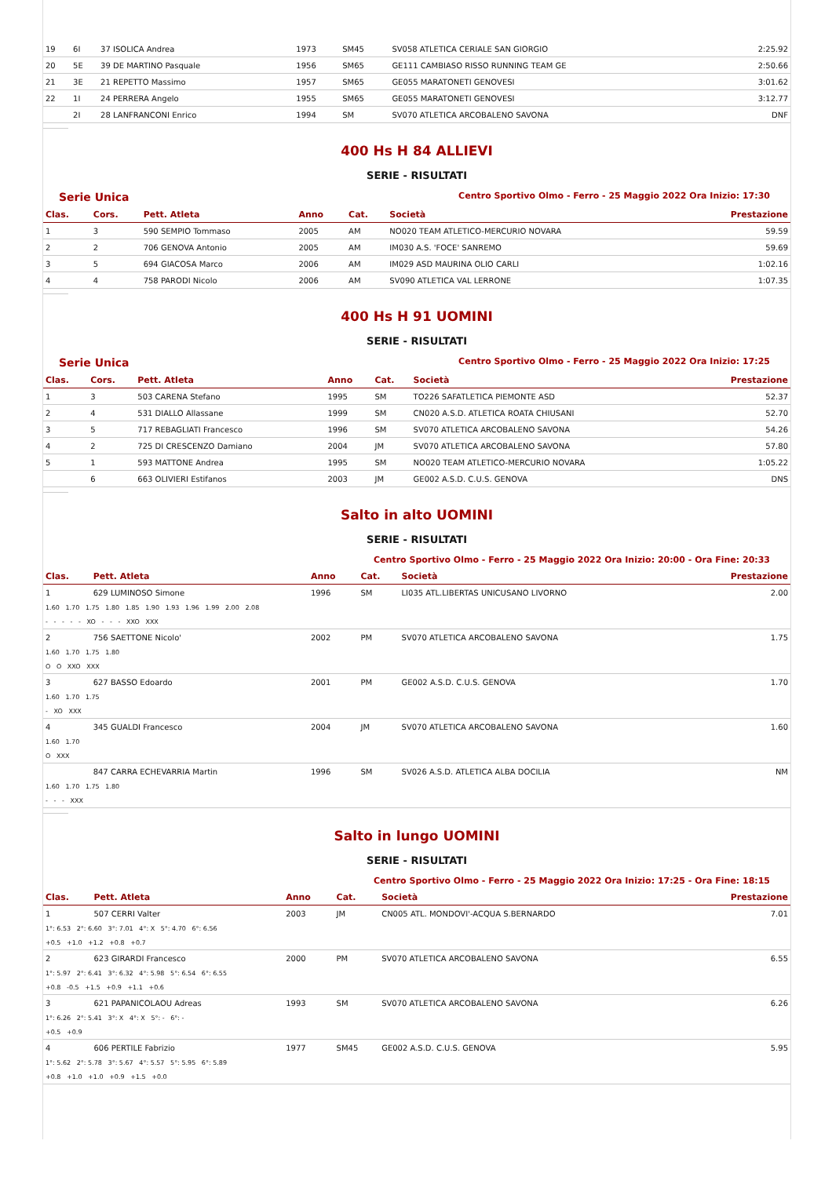| 19 | 6I | 37 ISOLICA Andrea | 1973 | SM45 | SV058 ATLETICA CERIALE SAN GIORGIO | 2:25.92 |
| 20 | 5E | 39 DE MARTINO Pasquale | 1956 | SM65 | GE111 CAMBIASO RISSO RUNNING TEAM GE | 2:50.66 |
| 21 | 3E | 21 REPETTO Massimo | 1957 | SM65 | GE055 MARATONETI GENOVESI | 3:01.62 |
| 22 | 1I | 24 PERRERA Angelo | 1955 | SM65 | GE055 MARATONETI GENOVESI | 3:12.77 |
| | 2I | 28 LANFRANCONI Enrico | 1994 | SM | SV070 ATLETICA ARCOBALENO SAVONA | DNF |
400 Hs H 84 ALLIEVI
SERIE - RISULTATI
Serie Unica Centro Sportivo Olmo - Ferro - 25 Maggio 2022 Ora Inizio: 17:30
| Clas. | Cors. | Pett. Atleta | Anno | Cat. | Società | Prestazione |
| --- | --- | --- | --- | --- | --- | --- |
| 1 | 3 | 590 SEMPIO Tommaso | 2005 | AM | NO020 TEAM ATLETICO-MERCURIO NOVARA | 59.59 |
| 2 | 2 | 706 GENOVA Antonio | 2005 | AM | IM030 A.S. 'FOCE' SANREMO | 59.69 |
| 3 | 5 | 694 GIACOSA Marco | 2006 | AM | IM029 ASD MAURINA OLIO CARLI | 1:02.16 |
| 4 | 4 | 758 PARODI Nicolo | 2006 | AM | SV090 ATLETICA VAL LERRONE | 1:07.35 |
400 Hs H 91 UOMINI
SERIE - RISULTATI
Serie Unica Centro Sportivo Olmo - Ferro - 25 Maggio 2022 Ora Inizio: 17:25
| Clas. | Cors. | Pett. Atleta | Anno | Cat. | Società | Prestazione |
| --- | --- | --- | --- | --- | --- | --- |
| 1 | 3 | 503 CARENA Stefano | 1995 | SM | TO226 SAFATLETICA PIEMONTE ASD | 52.37 |
| 2 | 4 | 531 DIALLO Allassane | 1999 | SM | CN020 A.S.D. ATLETICA ROATA CHIUSANI | 52.70 |
| 3 | 5 | 717 REBAGLIATI Francesco | 1996 | SM | SV070 ATLETICA ARCOBALENO SAVONA | 54.26 |
| 4 | 2 | 725 DI CRESCENZO Damiano | 2004 | JM | SV070 ATLETICA ARCOBALENO SAVONA | 57.80 |
| 5 | 1 | 593 MATTONE Andrea | 1995 | SM | NO020 TEAM ATLETICO-MERCURIO NOVARA | 1:05.22 |
| | 6 | 663 OLIVIERI Estifanos | 2003 | JM | GE002 A.S.D. C.U.S. GENOVA | DNS |
Salto in alto UOMINI
SERIE - RISULTATI
Centro Sportivo Olmo - Ferro - 25 Maggio 2022 Ora Inizio: 20:00 - Ora Fine: 20:33
| Clas. | Pett. Atleta | Anno | Cat. | Società | Prestazione |
| --- | --- | --- | --- | --- | --- |
| 1 | 629 LUMINOSO Simone | 1996 | SM | LI035 ATL.LIBERTAS UNICUSANO LIVORNO | 2.00 |
| 1.60 1.70 1.75 1.80 1.85 1.90 1.93 1.96 1.99 2.00 2.08 | | | | | |
| - - - - - XO - - - XXO XXX | | | | | |
| 2 | 756 SAETTONE Nicolo' | 2002 | PM | SV070 ATLETICA ARCOBALENO SAVONA | 1.75 |
| 1.60 1.70 1.75 1.80 | | | | | |
| O O XXO XXX | | | | | |
| 3 | 627 BASSO Edoardo | 2001 | PM | GE002 A.S.D. C.U.S. GENOVA | 1.70 |
| 1.60 1.70 1.75 | | | | | |
| - XO XXX | | | | | |
| 4 | 345 GUALDI Francesco | 2004 | JM | SV070 ATLETICA ARCOBALENO SAVONA | 1.60 |
| 1.60 1.70 | | | | | |
| O XXX | | | | | |
| | 847 CARRA ECHEVARRIA Martin | 1996 | SM | SV026 A.S.D. ATLETICA ALBA DOCILIA | NM |
| 1.60 1.70 1.75 1.80 | | | | | |
| - - - XXX | | | | | |
Salto in lungo UOMINI
SERIE - RISULTATI
Centro Sportivo Olmo - Ferro - 25 Maggio 2022 Ora Inizio: 17:25 - Ora Fine: 18:15
| Clas. | Pett. Atleta | Anno | Cat. | Società | Prestazione |
| --- | --- | --- | --- | --- | --- |
| 1 | 507 CERRI Valter | 2003 | JM | CN005 ATL. MONDOVI'-ACQUA S.BERNARDO | 7.01 |
| 1°: 6.53 2°: 6.60 3°: 7.01 4°: X 5°: 4.70 6°: 6.56 | | | | | |
| +0.5 +1.0 +1.2 +0.8 +0.7 | | | | | |
| 2 | 623 GIRARDI Francesco | 2000 | PM | SV070 ATLETICA ARCOBALENO SAVONA | 6.55 |
| 1°: 5.97 2°: 6.41 3°: 6.32 4°: 5.98 5°: 6.54 6°: 6.55 | | | | | |
| +0.8 -0.5 +1.5 +0.9 +1.1 +0.6 | | | | | |
| 3 | 621 PAPANICOLAOU Adreas | 1993 | SM | SV070 ATLETICA ARCOBALENO SAVONA | 6.26 |
| 1°: 6.26 2°: 5.41 3°: X 4°: X 5°: - 6°: - | | | | | |
| +0.5 +0.9 | | | | | |
| 4 | 606 PERTILE Fabrizio | 1977 | SM45 | GE002 A.S.D. C.U.S. GENOVA | 5.95 |
| 1°: 5.62 2°: 5.78 3°: 5.67 4°: 5.57 5°: 5.95 6°: 5.89 | | | | | |
| +0.8 +1.0 +1.0 +0.9 +1.5 +0.0 | | | | | |